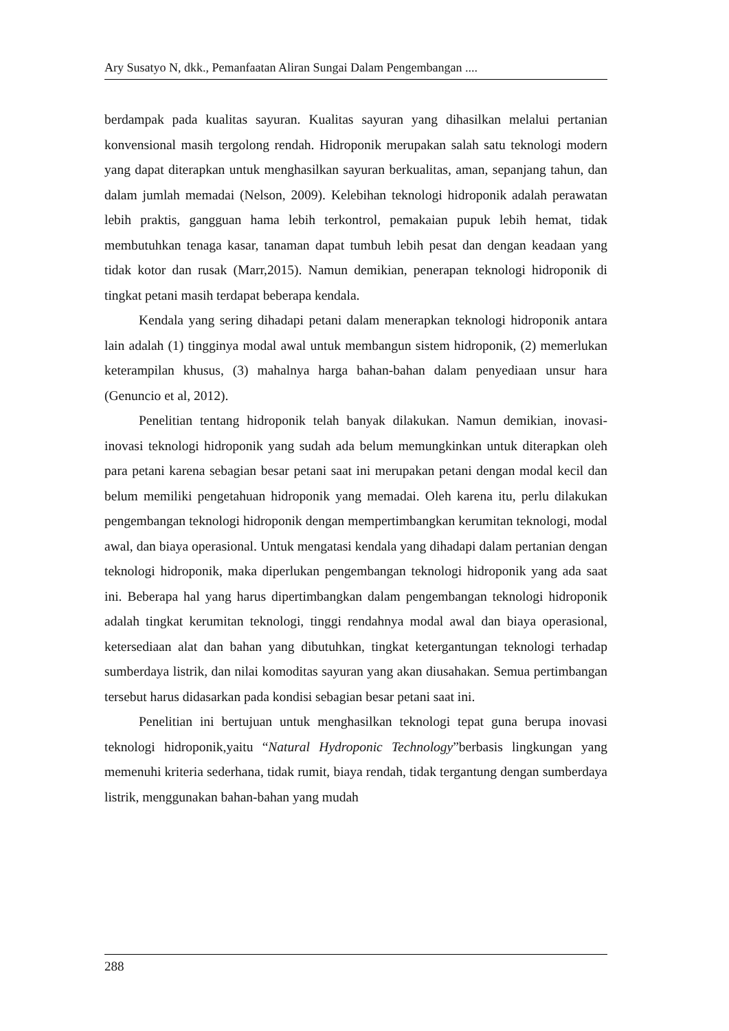Ary Susatyo N, dkk., Pemanfaatan Aliran Sungai Dalam Pengembangan ....
berdampak pada kualitas sayuran. Kualitas sayuran yang dihasilkan melalui pertanian konvensional masih tergolong rendah. Hidroponik merupakan salah satu teknologi modern yang dapat diterapkan untuk menghasilkan sayuran berkualitas, aman, sepanjang tahun, dan dalam jumlah memadai (Nelson, 2009). Kelebihan teknologi hidroponik adalah perawatan lebih praktis, gangguan hama lebih terkontrol, pemakaian pupuk lebih hemat, tidak membutuhkan tenaga kasar, tanaman dapat tumbuh lebih pesat dan dengan keadaan yang tidak kotor dan rusak (Marr,2015). Namun demikian, penerapan teknologi hidroponik di tingkat petani masih terdapat beberapa kendala.
Kendala yang sering dihadapi petani dalam menerapkan teknologi hidroponik antara lain adalah (1) tingginya modal awal untuk membangun sistem hidroponik, (2) memerlukan keterampilan khusus, (3) mahalnya harga bahan-bahan dalam penyediaan unsur hara (Genuncio et al, 2012).
Penelitian tentang hidroponik telah banyak dilakukan. Namun demikian, inovasi-inovasi teknologi hidroponik yang sudah ada belum memungkinkan untuk diterapkan oleh para petani karena sebagian besar petani saat ini merupakan petani dengan modal kecil dan belum memiliki pengetahuan hidroponik yang memadai. Oleh karena itu, perlu dilakukan pengembangan teknologi hidroponik dengan mempertimbangkan kerumitan teknologi, modal awal, dan biaya operasional. Untuk mengatasi kendala yang dihadapi dalam pertanian dengan teknologi hidroponik, maka diperlukan pengembangan teknologi hidroponik yang ada saat ini. Beberapa hal yang harus dipertimbangkan dalam pengembangan teknologi hidroponik adalah tingkat kerumitan teknologi, tinggi rendahnya modal awal dan biaya operasional, ketersediaan alat dan bahan yang dibutuhkan, tingkat ketergantungan teknologi terhadap sumberdaya listrik, dan nilai komoditas sayuran yang akan diusahakan. Semua pertimbangan tersebut harus didasarkan pada kondisi sebagian besar petani saat ini.
Penelitian ini bertujuan untuk menghasilkan teknologi tepat guna berupa inovasi teknologi hidroponik,yaitu “Natural Hydroponic Technology”berbasis lingkungan yang memenuhi kriteria sederhana, tidak rumit, biaya rendah, tidak tergantung dengan sumberdaya listrik, menggunakan bahan-bahan yang mudah
288